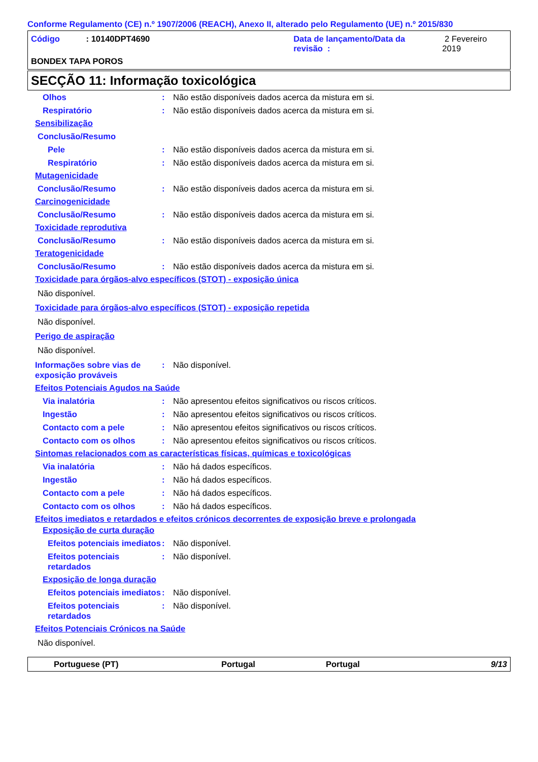Conforme Regulamento (CE) n.º 1907/2006 (REACH), Anexo II, alterado pelo Regulamento (UE) n.º 2015/830
Código: 10140DPT4690 Data de lançamento/Data da revisão : 2 Fevereiro 2019
BONDEX TAPA POROS
SECÇÃO 11: Informação toxicológica
Olhos: Não estão disponíveis dados acerca da mistura em si.
Respiratório: Não estão disponíveis dados acerca da mistura em si.
Sensibilização
Conclusão/Resumo
Pele: Não estão disponíveis dados acerca da mistura em si.
Respiratório: Não estão disponíveis dados acerca da mistura em si.
Mutagenicidade
Conclusão/Resumo: Não estão disponíveis dados acerca da mistura em si.
Carcinogenicidade
Conclusão/Resumo: Não estão disponíveis dados acerca da mistura em si.
Toxicidade reprodutiva
Conclusão/Resumo: Não estão disponíveis dados acerca da mistura em si.
Teratogenicidade
Conclusão/Resumo: Não estão disponíveis dados acerca da mistura em si.
Toxicidade para órgãos-alvo específicos (STOT) - exposição única
Não disponível.
Toxicidade para órgãos-alvo específicos (STOT) - exposição repetida
Não disponível.
Perigo de aspiração
Não disponível.
Informações sobre vias de exposição prováveis: Não disponível.
Efeitos Potenciais Agudos na Saúde
Via inalatória: Não apresentou efeitos significativos ou riscos críticos.
Ingestão: Não apresentou efeitos significativos ou riscos críticos.
Contacto com a pele: Não apresentou efeitos significativos ou riscos críticos.
Contacto com os olhos: Não apresentou efeitos significativos ou riscos críticos.
Sintomas relacionados com as características físicas, químicas e toxicológicas
Via inalatória: Não há dados específicos.
Ingestão: Não há dados específicos.
Contacto com a pele: Não há dados específicos.
Contacto com os olhos: Não há dados específicos.
Efeitos imediatos e retardados e efeitos crónicos decorrentes de exposição breve e prolongada
Exposição de curta duração
Efeitos potenciais imediatos: Não disponível.
Efeitos potenciais retardados: Não disponível.
Exposição de longa duração
Efeitos potenciais imediatos: Não disponível.
Efeitos potenciais retardados: Não disponível.
Efeitos Potenciais Crónicos na Saúde
Não disponível.
Portuguese (PT) Portugal Portugal 9/13